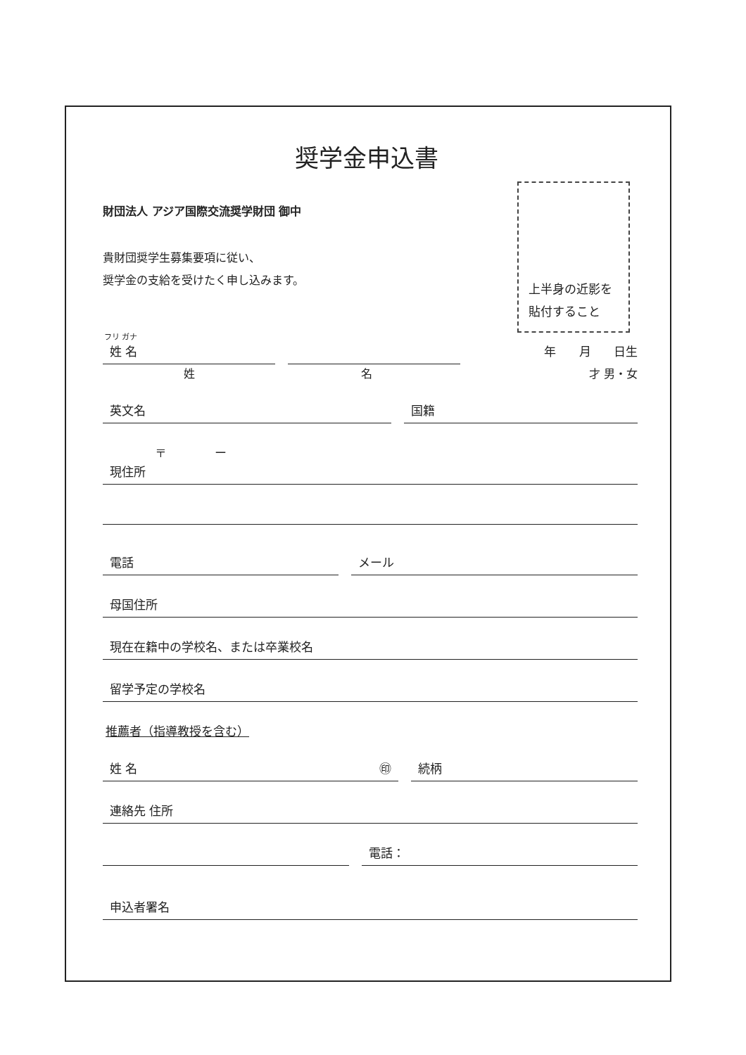奨学金申込書
上半身の近影を
貼付すること
財団法人 アジア国際交流奨学財団 御中
貴財団奨学生募集要項に従い、
奨学金の支給を受けたく申し込みます。
フリ ガナ
姓 名 年 月 日生
姓 名 才 男・女
英文名 国籍
〒 ー
現住所
電話 メール
母国住所
現在在籍中の学校名、または卒業校名
留学予定の学校名
推薦者（指導教授を含む）
姓 名 ㊞ 続柄
連絡先 住所
電話：
申込者署名